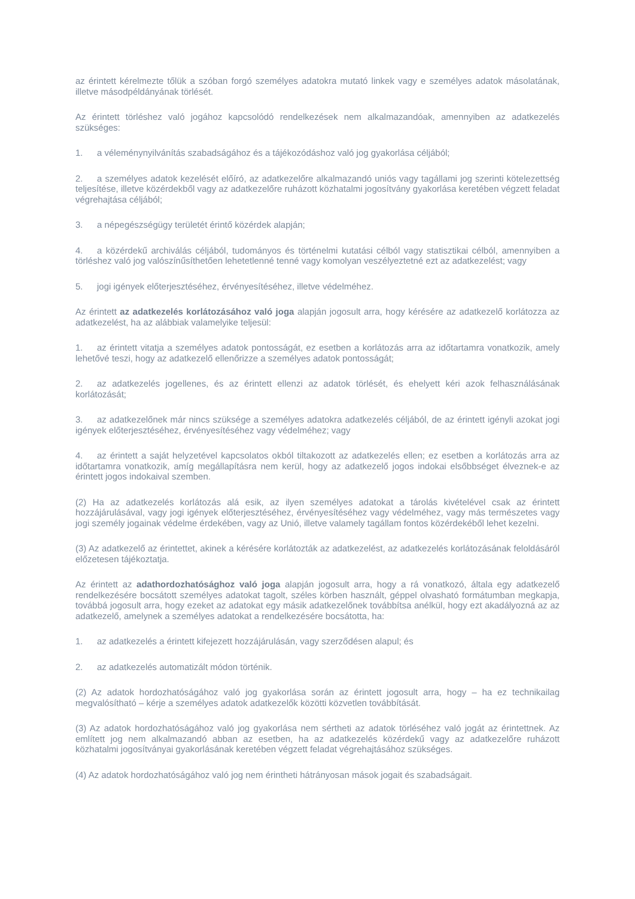az érintett kérelmezte tőlük a szóban forgó személyes adatokra mutató linkek vagy e személyes adatok másolatának, illetve másodpéldányának törlését.
Az érintett törléshez való jogához kapcsolódó rendelkezések nem alkalmazandóak, amennyiben az adatkezelés szükséges:
1. a véleménynyilvánítás szabadságához és a tájékozódáshoz való jog gyakorlása céljából;
2. a személyes adatok kezelését előíró, az adatkezelőre alkalmazandó uniós vagy tagállami jog szerinti kötelezettség teljesítése, illetve közérdekből vagy az adatkezelőre ruházott közhatalmi jogosítvány gyakorlása keretében végzett feladat végrehajtása céljából;
3. a népegészségügy területét érintő közérdek alapján;
4. a közérdekű archiválás céljából, tudományos és történelmi kutatási célból vagy statisztikai célból, amennyiben a törléshez való jog valószínűsíthetően lehetetlenné tenné vagy komolyan veszélyeztetné ezt az adatkezelést; vagy
5. jogi igények előterjesztéséhez, érvényesítéséhez, illetve védelméhez.
Az érintett az adatkezelés korlátozásához való joga alapján jogosult arra, hogy kérésére az adatkezelő korlátozza az adatkezelést, ha az alábbiak valamelyike teljesül:
1. az érintett vitatja a személyes adatok pontosságát, ez esetben a korlátozás arra az időtartamra vonatkozik, amely lehetővé teszi, hogy az adatkezelő ellenőrizze a személyes adatok pontosságát;
2. az adatkezelés jogellenes, és az érintett ellenzi az adatok törlését, és ehelyett kéri azok felhasználásának korlátozását;
3. az adatkezelőnek már nincs szüksége a személyes adatokra adatkezelés céljából, de az érintett igényli azokat jogi igények előterjesztéséhez, érvényesítéséhez vagy védelméhez; vagy
4. az érintett a saját helyzetével kapcsolatos okból tiltakozott az adatkezelés ellen; ez esetben a korlátozás arra az időtartamra vonatkozik, amíg megállapításra nem kerül, hogy az adatkezelő jogos indokai elsőbbséget élveznek-e az érintett jogos indokaival szemben.
(2) Ha az adatkezelés korlátozás alá esik, az ilyen személyes adatokat a tárolás kivételével csak az érintett hozzájárulásával, vagy jogi igények előterjesztéséhez, érvényesítéséhez vagy védelméhez, vagy más természetes vagy jogi személy jogainak védelme érdekében, vagy az Unió, illetve valamely tagállam fontos közérdekéből lehet kezelni.
(3) Az adatkezelő az érintettet, akinek a kérésére korlátozták az adatkezelést, az adatkezelés korlátozásának feloldásáról előzetesen tájékoztatja.
Az érintett az adathordozhatósághoz való joga alapján jogosult arra, hogy a rá vonatkozó, általa egy adatkezelő rendelkezésére bocsátott személyes adatokat tagolt, széles körben használt, géppel olvasható formátumban megkapja, továbbá jogosult arra, hogy ezeket az adatokat egy másik adatkezelőnek továbbítsa anélkül, hogy ezt akadályozná az az adatkezelő, amelynek a személyes adatokat a rendelkezésére bocsátotta, ha:
1. az adatkezelés a érintett kifejezett hozzájárulásán, vagy szerződésen alapul; és
2. az adatkezelés automatizált módon történik.
(2) Az adatok hordozhatóságához való jog gyakorlása során az érintett jogosult arra, hogy – ha ez technikailag megvalósítható – kérje a személyes adatok adatkezelők közötti közvetlen továbbítását.
(3) Az adatok hordozhatóságához való jog gyakorlása nem sértheti az adatok törléséhez való jogát az érintettnek. Az említett jog nem alkalmazandó abban az esetben, ha az adatkezelés közérdekű vagy az adatkezelőre ruházott közhatalmi jogosítványai gyakorlásának keretében végzett feladat végrehajtásához szükséges.
(4) Az adatok hordozhatóságához való jog nem érintheti hátrányosan mások jogait és szabadságait.